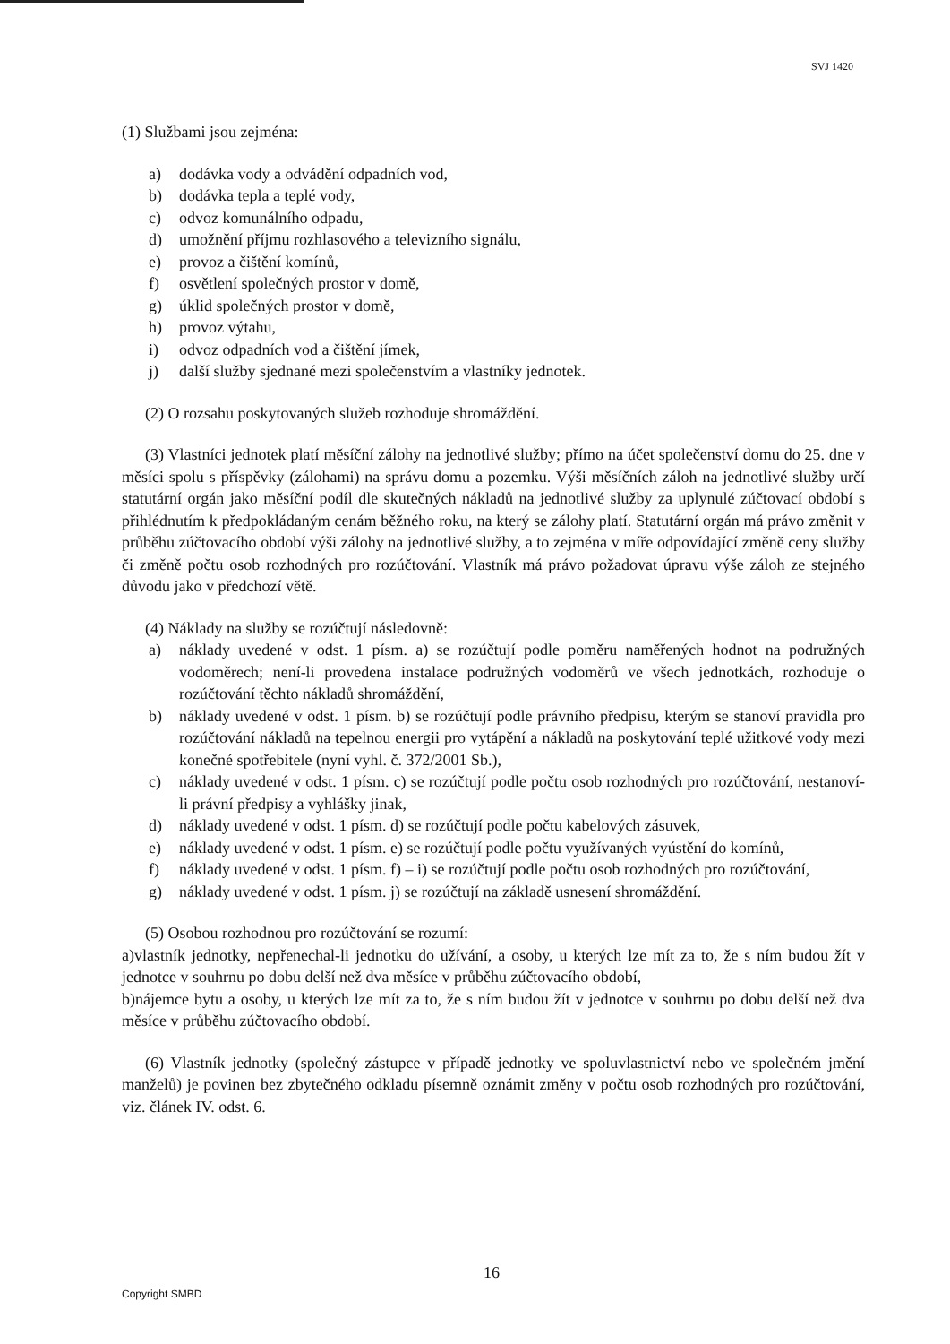SVJ 1420
(1) Službami jsou zejména:
a) dodávka vody a odvádění odpadních vod,
b) dodávka tepla a teplé vody,
c) odvoz komunálního odpadu,
d) umožnění příjmu rozhlasového a televizního signálu,
e) provoz a čištění komínů,
f) osvětlení společných prostor v domě,
g) úklid společných prostor v domě,
h) provoz výtahu,
i) odvoz odpadních vod a čištění jímek,
j) další služby sjednané mezi společenstvím a vlastníky jednotek.
(2) O rozsahu poskytovaných služeb rozhoduje shromáždění.
(3) Vlastníci jednotek platí měsíční zálohy na jednotlivé služby; přímo na účet společenství domu do 25. dne v měsíci spolu s příspěvky (zálohami) na správu domu a pozemku. Výši měsíčních záloh na jednotlivé služby určí statutární orgán jako měsíční podíl dle skutečných nákladů na jednotlivé služby za uplynulé zúčtovací období s přihlédnutím k předpokládaným cenám běžného roku, na který se zálohy platí. Statutární orgán má právo změnit v průběhu zúčtovacího období výši zálohy na jednotlivé služby, a to zejména v míře odpovídající změně ceny služby či změně počtu osob rozhodných pro rozúčtování. Vlastník má právo požadovat úpravu výše záloh ze stejného důvodu jako v předchozí větě.
(4) Náklady na služby se rozúčtují následovně:
a) náklady uvedené v odst. 1 písm. a) se rozúčtují podle poměru naměřených hodnot na podružných vodoměrech; není-li provedena instalace podružných vodoměrů ve všech jednotkách, rozhoduje o rozúčtování těchto nákladů shromáždění,
b) náklady uvedené v odst. 1 písm. b) se rozúčtují podle právního předpisu, kterým se stanoví pravidla pro rozúčtování nákladů na tepelnou energii pro vytápění a nákladů na poskytování teplé užitkové vody mezi konečné spotřebitele (nyní vyhl. č. 372/2001 Sb.),
c) náklady uvedené v odst. 1 písm. c) se rozúčtují podle počtu osob rozhodných pro rozúčtování, nestanoví-li právní předpisy a vyhlášky jinak,
d) náklady uvedené v odst. 1 písm. d) se rozúčtují podle počtu kabelových zásuvek,
e) náklady uvedené v odst. 1 písm. e) se rozúčtují podle počtu využívaných vyústění do komínů,
f) náklady uvedené v odst. 1 písm. f) – i) se rozúčtují podle počtu osob rozhodných pro rozúčtování,
g) náklady uvedené v odst. 1 písm. j) se rozúčtují na základě usnesení shromáždění.
(5) Osobou rozhodnou pro rozúčtování se rozumí:
a)vlastník jednotky, nepřenechal-li jednotku do užívání, a osoby, u kterých lze mít za to, že s ním budou žít v jednotce v souhrnu po dobu delší než dva měsíce v průběhu zúčtovacího období,
b)nájemce bytu a osoby, u kterých lze mít za to, že s ním budou žít v jednotce v souhrnu po dobu delší než dva měsíce v průběhu zúčtovacího období.
(6) Vlastník jednotky (společný zástupce v případě jednotky ve spoluvlastnictví nebo ve společném jmění manželů) je povinen bez zbytečného odkladu písemně oznámit změny v počtu osob rozhodných pro rozúčtování, viz. článek IV. odst. 6.
16
Copyright SMBD